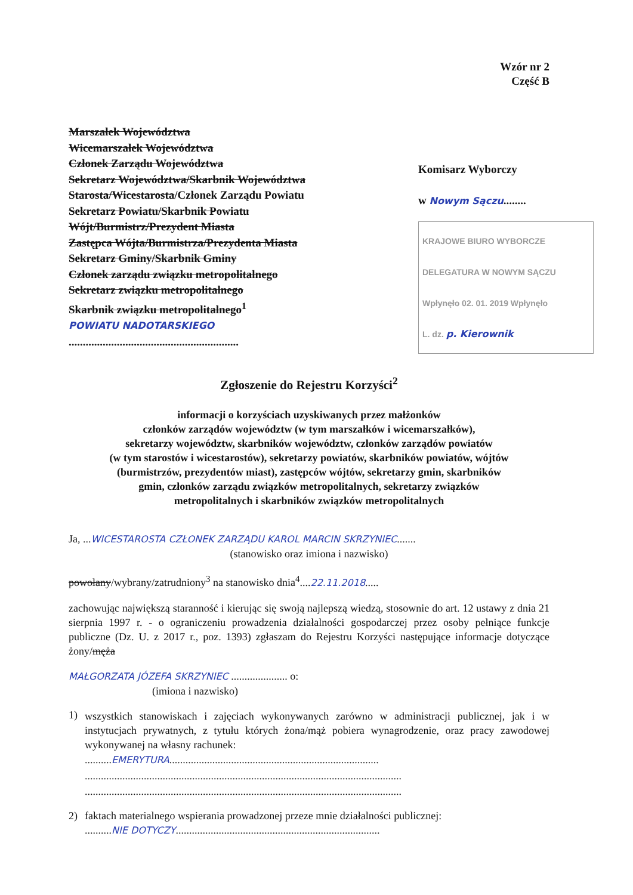Wzór nr 2
Część B
Marszałek Województwa
Wicemarszałek Województwa
Członek Zarządu Województwa
Sekretarz Województwa/Skarbnik Województwa
Starosta/Wicestarosta/Członek Zarządu Powiatu
Sekretarz Powiatu/Skarbnik Powiatu
Wójt/Burmistrz/Prezydent Miasta
Zastępca Wójta/Burmistrza/Prezydenta Miasta
Sekretarz Gminy/Skarbnik Gminy
Członek zarządu związku metropolitalnego
Sekretarz związku metropolitalnego
Skarbnik związku metropolitalnego<sup>1</sup>
POWIATU NADOTARSKIEGO
............................................................
Komisarz Wyborczy
w Nowym Sączu........
KRAJOWE BIURO WYBORCZE DELEGATURA W NOWYM SĄCZU
Wpłynęło 02. 01. 2019 Wpłynęło
L. dz. p. Kierownik
Zgłoszenie do Rejestru Korzyści<sup>2</sup>
informacji o korzyściach uzyskiwanych przez małżonków
członków zarządów województw (w tym marszałków i wicemarszałków),
sekretarzy województw, skarbników województw, członków zarządów powiatów
(w tym starostów i wicestarostów), sekretarzy powiatów, skarbników powiatów, wójtów
(burmistrzów, prezydentów miast), zastępców wójtów, sekretarzy gmin, skarbników
gmin, członków zarządu związków metropolitalnych, sekretarzy związków
metropolitalnych i skarbników związków metropolitalnych
Ja, ...WICESTAROSTA CZŁONEK ZARZĄDU KAROL MARCIN SKRZYNIEC.......
(stanowisko oraz imiona i nazwisko)
powołany/wybrany/zatrudniony<sup>3</sup> na stanowisko dnia<sup>4</sup>....22.11.2018.....
zachowując największą staranność i kierując się swoją najlepszą wiedzą, stosownie do art. 12 ustawy z dnia 21 sierpnia 1997 r. - o ograniczeniu prowadzenia działalności gospodarczej przez osoby pełniące funkcje publiczne (Dz. U. z 2017 r., poz. 1393) zgłaszam do Rejestru Korzyści następujące informacje dotyczące żony/męża
MAŁGORZATA JÓZEFA SKRZYNIEC ..................... o:
(imiona i nazwisko)
1)
wszystkich stanowiskach i zajęciach wykonywanych zarówno w administracji publicznej, jak i w instytucjach prywatnych, z tytułu których żona/mąż pobiera wynagrodzenie, oraz pracy zawodowej wykonywanej na własny rachunek:
..........EMERYTURA..............................................................................
......................................................................................................................
......................................................................................................................
2) faktach materialnego wspierania prowadzonej przeze mnie działalności publicznej:
..........NIE DOTYCZY............................................................................